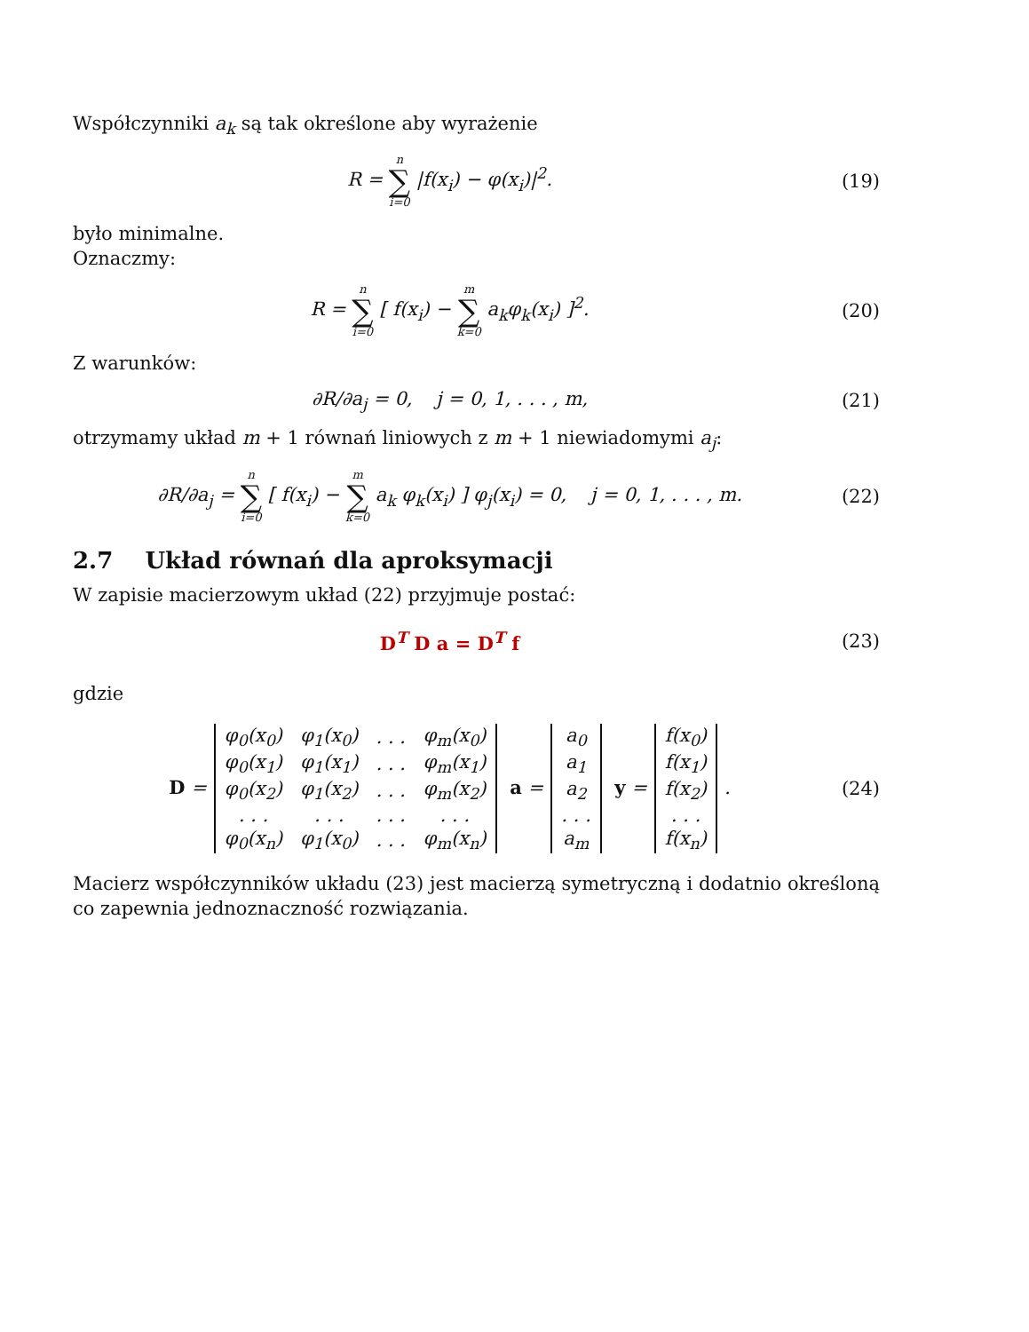Współczynniki a<sub>k</sub> są tak określone aby wyrażenie
R = n ∑ i=0 |f(x<sub>i</sub>) − φ(x<sub>i</sub>)|<sup>2</sup>. (19)
było minimalne.
Oznaczmy:
R = n ∑ i=0 [ f(x<sub>i</sub>) − m ∑ k=0 a<sub>k</sub>φ<sub>k</sub>(x<sub>i</sub>) ]<sup>2</sup>.
(20)
Z warunków:
∂R/∂a<sub>j</sub> = 0, j = 0, 1, . . . , m,
(21)
otrzymamy układ m + 1 równań liniowych z m + 1 niewiadomymi a<sub>j</sub>:
∂R/∂a<sub>j</sub> = n ∑ i=0 [ f(x<sub>i</sub>) − m ∑ k=0 a<sub>k</sub> φ<sub>k</sub>(x<sub>i</sub>) ] φ<sub>j</sub>(x<sub>i</sub>) = 0, j = 0, 1, . . . , m.
(22)
2.7 Układ równań dla aproksymacji
W zapisie macierzowym układ (22) przyjmuje postać:
D<sup>T</sup> D a = D<sup>T</sup> f (23)
gdzie
D =
| φ<sub>0</sub>(x<sub>0</sub>) | φ<sub>1</sub>(x<sub>0</sub>) | . . . | φ<sub>m</sub>(x<sub>0</sub>) |
| φ<sub>0</sub>(x<sub>1</sub>) | φ<sub>1</sub>(x<sub>1</sub>) | . . . | φ<sub>m</sub>(x<sub>1</sub>) |
| φ<sub>0</sub>(x<sub>2</sub>) | φ<sub>1</sub>(x<sub>2</sub>) | . . . | φ<sub>m</sub>(x<sub>2</sub>) |
| . . . | . . . | . . . | . . . |
| φ<sub>0</sub>(x<sub>n</sub>) | φ<sub>1</sub>(x<sub>0</sub>) | . . . | φ<sub>m</sub>(x<sub>n</sub>) |
a =
| a<sub>0</sub> |
| a<sub>1</sub> |
| a<sub>2</sub> |
| . . . |
| a<sub>m</sub> |
y =
| f(x<sub>0</sub>) |
| f(x<sub>1</sub>) |
| f(x<sub>2</sub>) |
| . . . |
| f(x<sub>n</sub>) |
.
(24)
Macierz współczynników układu (23) jest macierzą symetryczną i dodatnio określoną co zapewnia jednoznaczność rozwiązania.